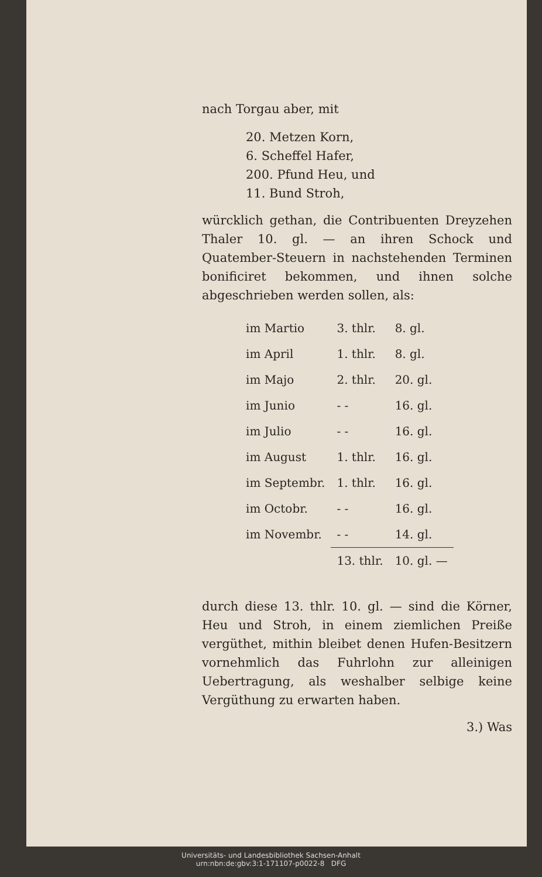nach Torgau aber, mit
20. Metzen Korn,
6. Scheffel Hafer,
200. Pfund Heu, und
11. Bund Stroh,
würcklich gethan, die Contribuenten Dreyzehen Thaler 10. gl. — an ihren Schock und Quatember-Steuern in nachstehenden Terminen bonificiret bekommen, und ihnen solche abgeschrieben werden sollen, als:
| im Martio | 3. thlr. | 8. gl. |
| im April | 1. thlr. | 8. gl. |
| im Majo | 2. thlr. | 20. gl. |
| im Junio | - - | 16. gl. |
| im Julio | - - | 16. gl. |
| im August | 1. thlr. | 16. gl. |
| im Septembr. | 1. thlr. | 16. gl. |
| im Octobr. | - - | 16. gl. |
| im Novembr. | - - | 14. gl. |
| | 13. thlr. | 10. gl. — |
durch diese 13. thlr. 10. gl. — sind die Körner, Heu und Stroh, in einem ziemlichen Preiße vergüthet, mithin bleibet denen Hufen-Besitzern vornehmlich das Fuhrlohn zur alleinigen Uebertragung, als weshalber selbige keine Vergüthung zu erwarten haben.
3.) Was
Universitäts- und Landesbibliothek Sachsen-Anhalt
urn:nbn:de:gbv:3:1-171107-p0022-8 DFG